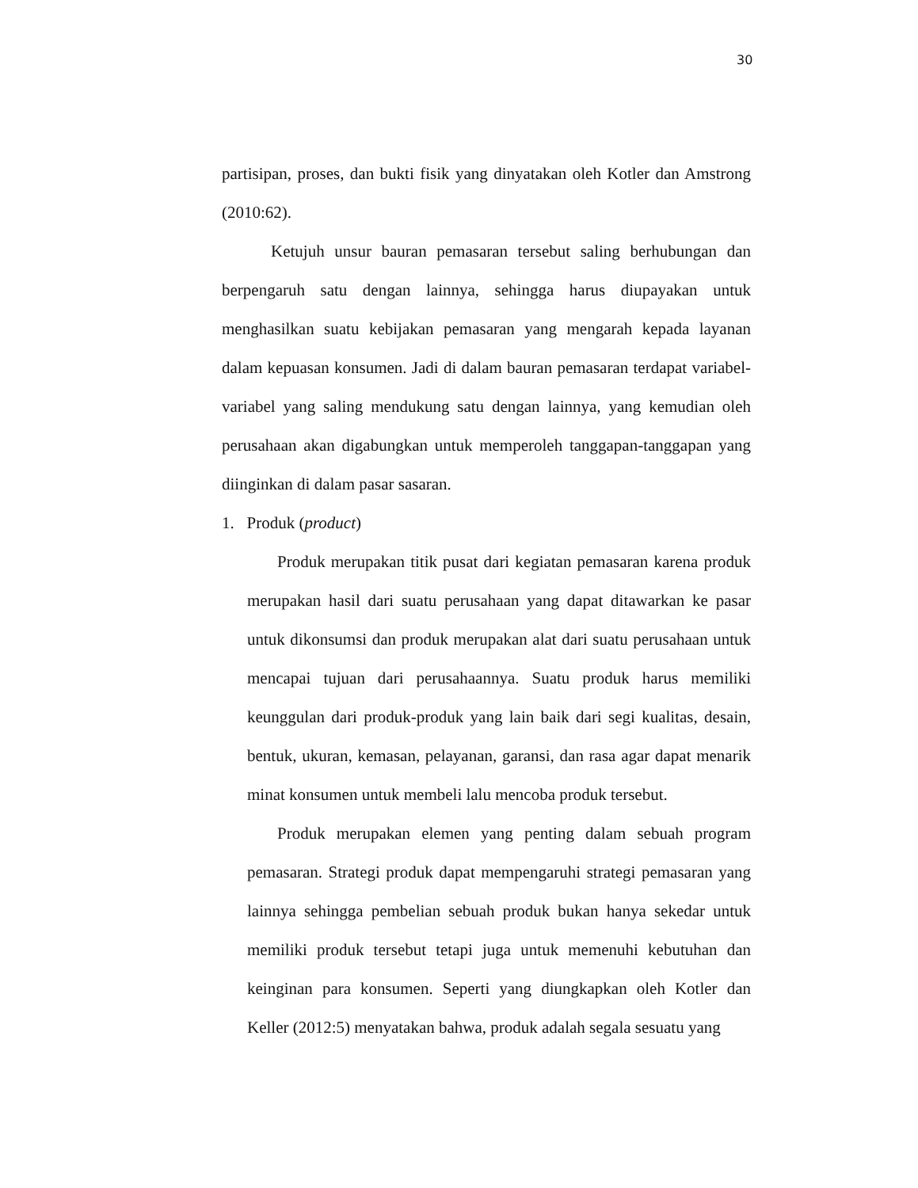30
partisipan, proses, dan bukti fisik yang dinyatakan oleh Kotler dan Amstrong (2010:62).
Ketujuh unsur bauran pemasaran tersebut saling berhubungan dan berpengaruh satu dengan lainnya, sehingga harus diupayakan untuk menghasilkan suatu kebijakan pemasaran yang mengarah kepada layanan dalam kepuasan konsumen. Jadi di dalam bauran pemasaran terdapat variabel-variabel yang saling mendukung satu dengan lainnya, yang kemudian oleh perusahaan akan digabungkan untuk memperoleh tanggapan-tanggapan yang diinginkan di dalam pasar sasaran.
1. Produk (product)
Produk merupakan titik pusat dari kegiatan pemasaran karena produk merupakan hasil dari suatu perusahaan yang dapat ditawarkan ke pasar untuk dikonsumsi dan produk merupakan alat dari suatu perusahaan untuk mencapai tujuan dari perusahaannya. Suatu produk harus memiliki keunggulan dari produk-produk yang lain baik dari segi kualitas, desain, bentuk, ukuran, kemasan, pelayanan, garansi, dan rasa agar dapat menarik minat konsumen untuk membeli lalu mencoba produk tersebut.
Produk merupakan elemen yang penting dalam sebuah program pemasaran. Strategi produk dapat mempengaruhi strategi pemasaran yang lainnya sehingga pembelian sebuah produk bukan hanya sekedar untuk memiliki produk tersebut tetapi juga untuk memenuhi kebutuhan dan keinginan para konsumen. Seperti yang diungkapkan oleh Kotler dan Keller (2012:5) menyatakan bahwa, produk adalah segala sesuatu yang